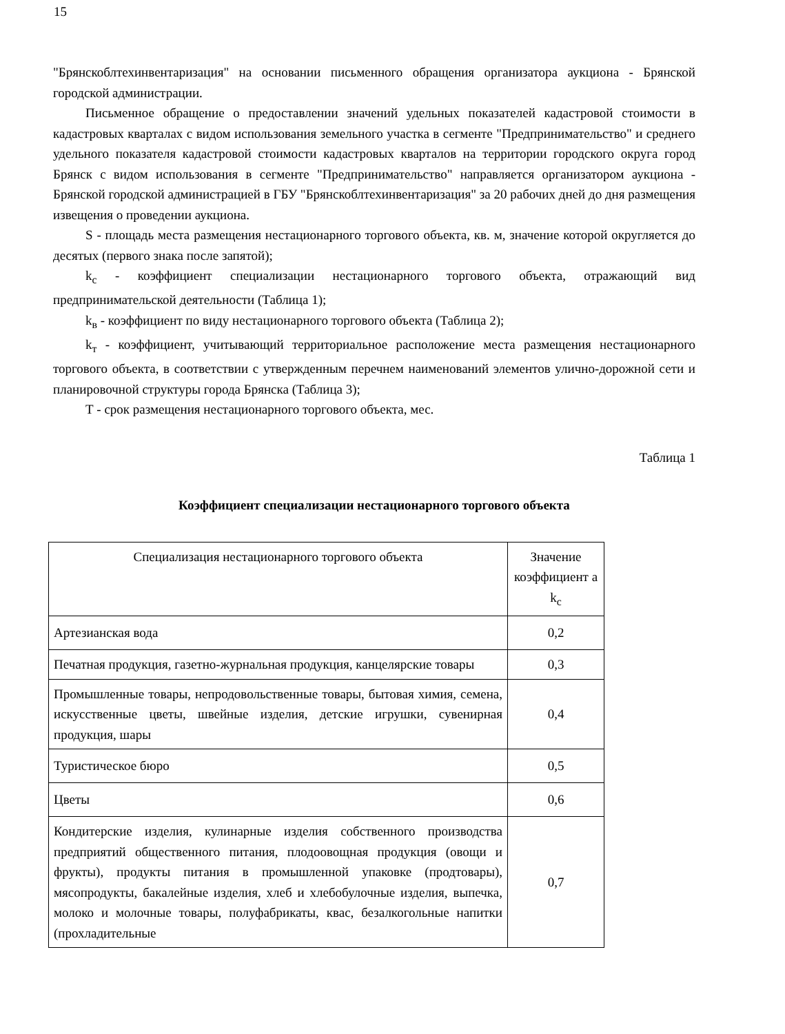15
"Брянскоблтехинвентаризация" на основании письменного обращения организатора аукциона - Брянской городской администрации.
Письменное обращение о предоставлении значений удельных показателей кадастровой стоимости в кадастровых кварталах с видом использования земельного участка в сегменте "Предпринимательство" и среднего удельного показателя кадастровой стоимости кадастровых кварталов на территории городского округа город Брянск с видом использования в сегменте "Предпринимательство" направляется организатором аукциона - Брянской городской администрацией в ГБУ "Брянскоблтехинвентаризация" за 20 рабочих дней до дня размещения извещения о проведении аукциона.
S - площадь места размещения нестационарного торгового объекта, кв. м, значение которой округляется до десятых (первого знака после запятой);
k<sub>с</sub> - коэффициент специализации нестационарного торгового объекта, отражающий вид предпринимательской деятельности (Таблица 1);
k<sub>в</sub> - коэффициент по виду нестационарного торгового объекта (Таблица 2);
k<sub>т</sub> - коэффициент, учитывающий территориальное расположение места размещения нестационарного торгового объекта, в соответствии с утвержденным перечнем наименований элементов улично-дорожной сети и планировочной структуры города Брянска (Таблица 3);
Т - срок размещения нестационарного торгового объекта, мес.
Таблица 1
Коэффициент специализации нестационарного торгового объекта
| Специализация нестационарного торгового объекта | Значение коэффициент а k<sub>с</sub> |
| --- | --- |
| Артезианская вода | 0,2 |
| Печатная продукция, газетно-журнальная продукция, канцелярские товары | 0,3 |
| Промышленные товары, непродовольственные товары, бытовая химия, семена, искусственные цветы, швейные изделия, детские игрушки, сувенирная продукция, шары | 0,4 |
| Туристическое бюро | 0,5 |
| Цветы | 0,6 |
| Кондитерские изделия, кулинарные изделия собственного производства предприятий общественного питания, плодоовощная продукция (овощи и фрукты), продукты питания в промышленной упаковке (продтовары), мясопродукты, бакалейные изделия, хлеб и хлебобулочные изделия, выпечка, молоко и молочные товары, полуфабрикаты, квас, безалкогольные напитки (прохладительные | 0,7 |